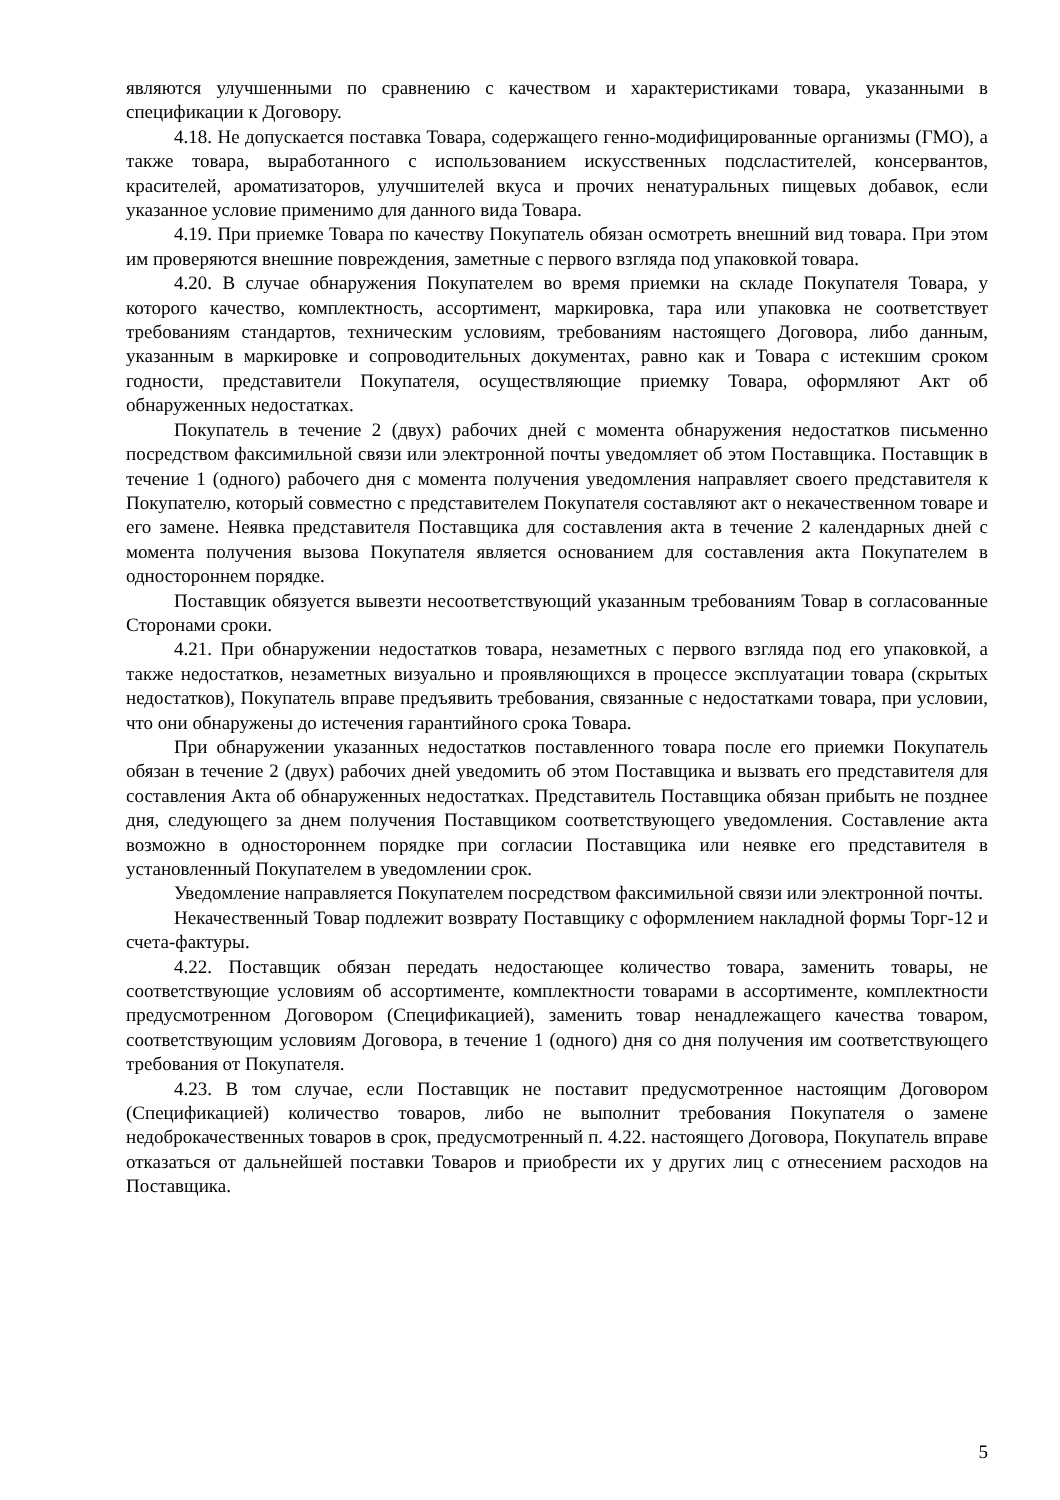являются улучшенными по сравнению с качеством и характеристиками товара, указанными в спецификации к Договору.
4.18. Не допускается поставка Товара, содержащего генно-модифицированные организмы (ГМО), а также товара, выработанного с использованием искусственных подсластителей, консервантов, красителей, ароматизаторов, улучшителей вкуса и прочих ненатуральных пищевых добавок, если указанное условие применимо для данного вида Товара.
4.19. При приемке Товара по качеству Покупатель обязан осмотреть внешний вид товара. При этом им проверяются внешние повреждения, заметные с первого взгляда под упаковкой товара.
4.20. В случае обнаружения Покупателем во время приемки на складе Покупателя Товара, у которого качество, комплектность, ассортимент, маркировка, тара или упаковка не соответствует требованиям стандартов, техническим условиям, требованиям настоящего Договора, либо данным, указанным в маркировке и сопроводительных документах, равно как и Товара с истекшим сроком годности, представители Покупателя, осуществляющие приемку Товара, оформляют Акт об обнаруженных недостатках.
Покупатель в течение 2 (двух) рабочих дней с момента обнаружения недостатков письменно посредством факсимильной связи или электронной почты уведомляет об этом Поставщика. Поставщик в течение 1 (одного) рабочего дня с момента получения уведомления направляет своего представителя к Покупателю, который совместно с представителем Покупателя составляют акт о некачественном товаре и его замене. Неявка представителя Поставщика для составления акта в течение 2 календарных дней с момента получения вызова Покупателя является основанием для составления акта Покупателем в одностороннем порядке.
Поставщик обязуется вывезти несоответствующий указанным требованиям Товар в согласованные Сторонами сроки.
4.21. При обнаружении недостатков товара, незаметных с первого взгляда под его упаковкой, а также недостатков, незаметных визуально и проявляющихся в процессе эксплуатации товара (скрытых недостатков), Покупатель вправе предъявить требования, связанные с недостатками товара, при условии, что они обнаружены до истечения гарантийного срока Товара.
При обнаружении указанных недостатков поставленного товара после его приемки Покупатель обязан в течение 2 (двух) рабочих дней уведомить об этом Поставщика и вызвать его представителя для составления Акта об обнаруженных недостатках. Представитель Поставщика обязан прибыть не позднее дня, следующего за днем получения Поставщиком соответствующего уведомления. Составление акта возможно в одностороннем порядке при согласии Поставщика или неявке его представителя в установленный Покупателем в уведомлении срок.
Уведомление направляется Покупателем посредством факсимильной связи или электронной почты.
Некачественный Товар подлежит возврату Поставщику с оформлением накладной формы Торг-12 и счета-фактуры.
4.22. Поставщик обязан передать недостающее количество товара, заменить товары, не соответствующие условиям об ассортименте, комплектности товарами в ассортименте, комплектности предусмотренном Договором (Спецификацией), заменить товар ненадлежащего качества товаром, соответствующим условиям Договора, в течение 1 (одного) дня со дня получения им соответствующего требования от Покупателя.
4.23. В том случае, если Поставщик не поставит предусмотренное настоящим Договором (Спецификацией) количество товаров, либо не выполнит требования Покупателя о замене недоброкачественных товаров в срок, предусмотренный п. 4.22. настоящего Договора, Покупатель вправе отказаться от дальнейшей поставки Товаров и приобрести их у других лиц с отнесением расходов на Поставщика.
5